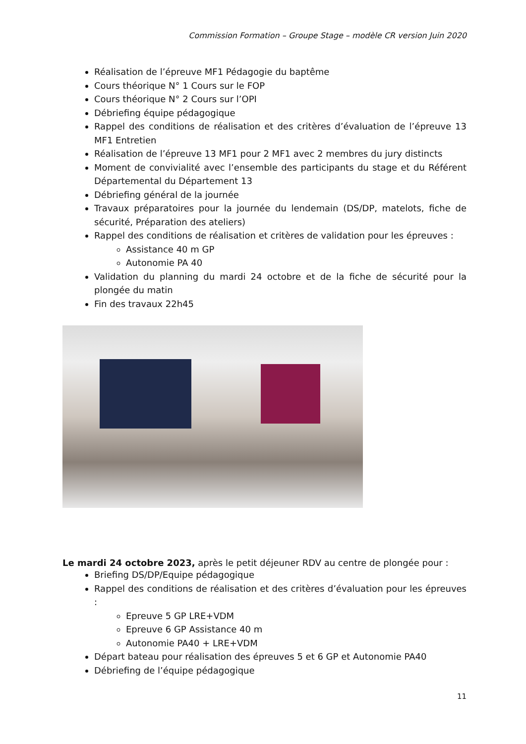Commission Formation – Groupe Stage – modèle CR version Juin 2020
Réalisation de l’épreuve MF1 Pédagogie du baptême
Cours théorique N° 1 Cours sur le FOP
Cours théorique N° 2 Cours sur l’OPI
Débriefing équipe pédagogique
Rappel des conditions de réalisation et des critères d’évaluation de l’épreuve 13 MF1 Entretien
Réalisation de l’épreuve 13 MF1 pour 2 MF1 avec 2 membres du jury distincts
Moment de convivialité avec l’ensemble des participants du stage et du Référent Départemental du Département 13
Débriefing général de la journée
Travaux préparatoires pour la journée du lendemain (DS/DP, matelots, fiche de sécurité, Préparation des ateliers)
Rappel des conditions de réalisation et critères de validation pour les épreuves :
Assistance 40 m GP
Autonomie PA 40
Validation du planning du mardi 24 octobre et de la fiche de sécurité pour la plongée du matin
Fin des travaux 22h45
Le mardi 24 octobre 2023, après le petit déjeuner RDV au centre de plongée pour :
Briefing DS/DP/Equipe pédagogique
Rappel des conditions de réalisation et des critères d’évaluation pour les épreuves :
Epreuve 5 GP LRE+VDM
Epreuve 6 GP Assistance 40 m
Autonomie PA40 + LRE+VDM
Départ bateau pour réalisation des épreuves 5 et 6 GP et Autonomie PA40
Débriefing de l’équipe pédagogique
11